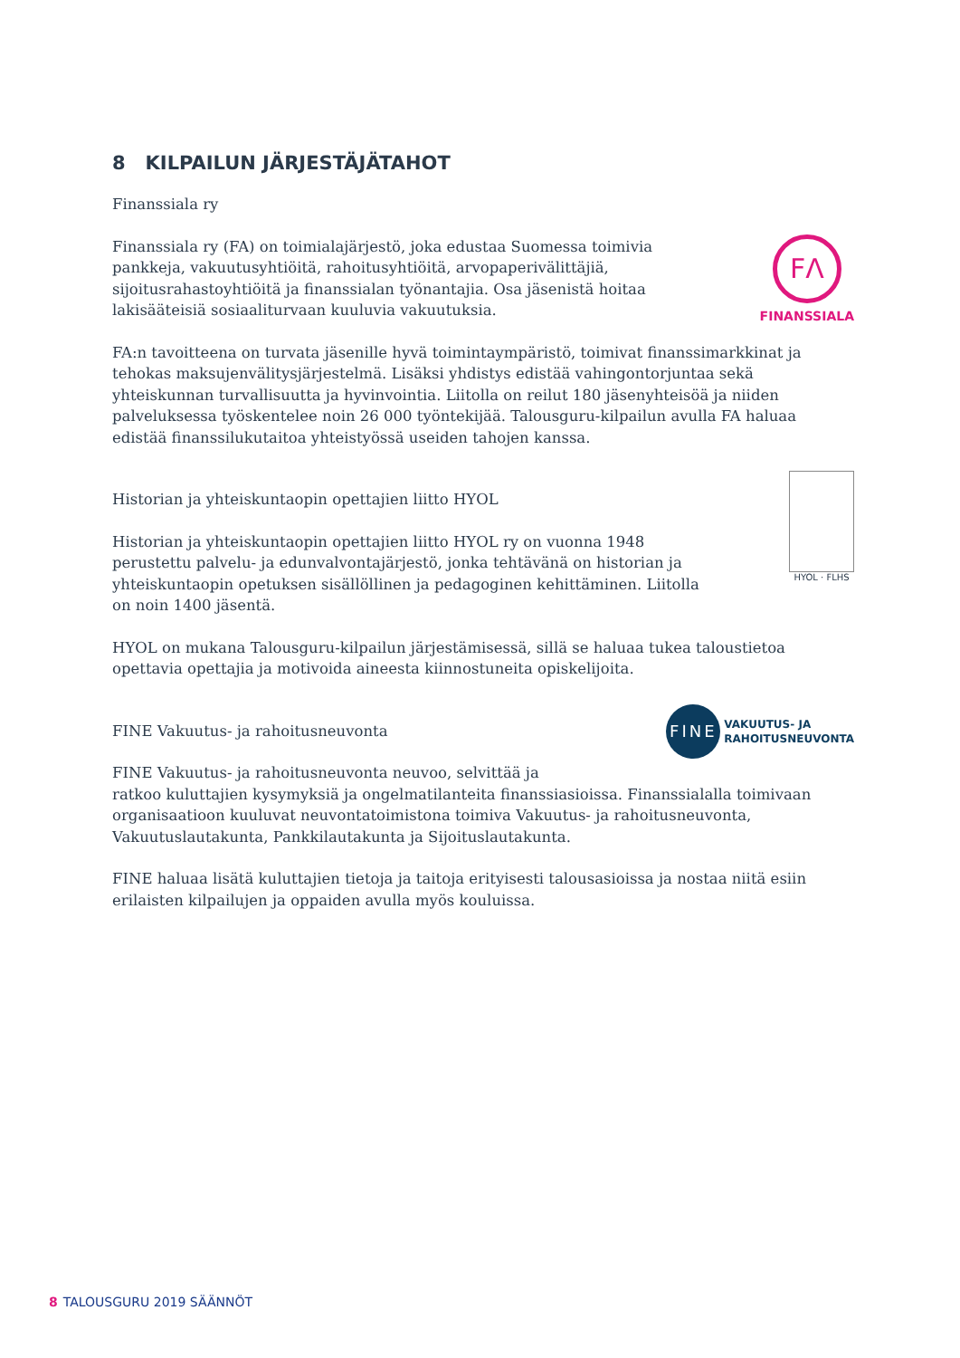8 KILPAILUN JÄRJESTÄJÄTAHOT
Finanssiala ry
Finanssiala ry (FA) on toimialajärjestö, joka edustaa Suomessa toimivia pankkeja, vakuutusyhtiöitä, rahoitusyhtiöitä, arvopaperivälittäjiä, sijoitusrahastoyhtiöitä ja finanssialan työnantajia. Osa jäsenistä hoitaa lakisääteisiä sosiaaliturvaan kuuluvia vakuutuksia.
FΛ
FINANSSIALA
FA:n tavoitteena on turvata jäsenille hyvä toimintaympäristö, toimivat finanssimarkkinat ja tehokas maksujenvälitysjärjestelmä. Lisäksi yhdistys edistää vahingontorjuntaa sekä yhteiskunnan turvallisuutta ja hyvinvointia. Liitolla on reilut 180 jäsenyhteisöä ja niiden palveluksessa työskentelee noin 26 000 työntekijää. Talousguru-kilpailun avulla FA haluaa edistää finanssilukutaitoa yhteistyössä useiden tahojen kanssa.
Historian ja yhteiskuntaopin opettajien liitto HYOL
Historian ja yhteiskuntaopin opettajien liitto HYOL ry on vuonna 1948 perustettu palvelu- ja edunvalvontajärjestö, jonka tehtävänä on historian ja yhteiskuntaopin opetuksen sisällöllinen ja pedagoginen kehittäminen. Liitolla on noin 1400 jäsentä.
HYOL · FLHS
HYOL on mukana Talousguru-kilpailun järjestämisessä, sillä se haluaa tukea taloustietoa opettavia opettajia ja motivoida aineesta kiinnostuneita opiskelijoita.
FINE Vakuutus- ja rahoitusneuvonta
FINE
VAKUUTUS- JA
RAHOITUSNEUVONTA
FINE Vakuutus- ja rahoitusneuvonta neuvoo, selvittää ja
ratkoo kuluttajien kysymyksiä ja ongelmatilanteita finanssiasioissa. Finanssialalla toimivaan organisaatioon kuuluvat neuvontatoimistona toimiva Vakuutus- ja rahoitusneuvonta, Vakuutuslautakunta, Pankkilautakunta ja Sijoituslautakunta.
FINE haluaa lisätä kuluttajien tietoja ja taitoja erityisesti talousasioissa ja nostaa niitä esiin erilaisten kilpailujen ja oppaiden avulla myös kouluissa.
8 TALOUSGURU 2019 SÄÄNNÖT